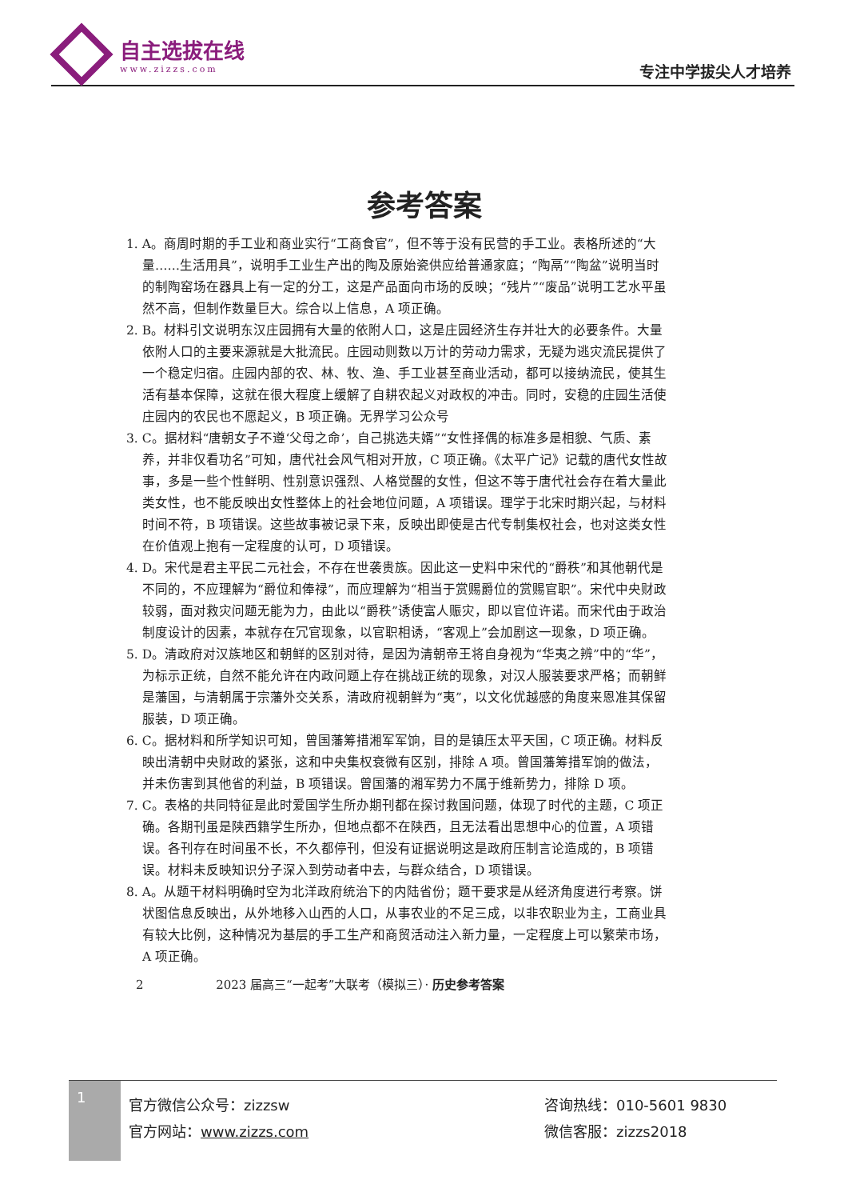自主选拔在线
www.zizzs.com
专注中学拔尖人才培养
参考答案
1. A。商周时期的手工业和商业实行“工商食官”，但不等于没有民营的手工业。表格所述的“大量……生活用具”，说明手工业生产出的陶及原始瓷供应给普通家庭；“陶鬲”“陶盆”说明当时的制陶窑场在器具上有一定的分工，这是产品面向市场的反映；“残片”“废品”说明工艺水平虽然不高，但制作数量巨大。综合以上信息，A 项正确。
2. B。材料引文说明东汉庄园拥有大量的依附人口，这是庄园经济生存并壮大的必要条件。大量依附人口的主要来源就是大批流民。庄园动则数以万计的劳动力需求，无疑为逃灾流民提供了一个稳定归宿。庄园内部的农、林、牧、渔、手工业甚至商业活动，都可以接纳流民，使其生活有基本保障，这就在很大程度上缓解了自耕农起义对政权的冲击。同时，安稳的庄园生活使庄园内的农民也不愿起义，B 项正确。无界学习公众号
3. C。据材料“唐朝女子不遵‘父母之命’，自己挑选夫婿”“女性择偶的标准多是相貌、气质、素养，并非仅看功名”可知，唐代社会风气相对开放，C 项正确。《太平广记》记载的唐代女性故事，多是一些个性鲜明、性别意识强烈、人格觉醒的女性，但这不等于唐代社会存在着大量此类女性，也不能反映出女性整体上的社会地位问题，A 项错误。理学于北宋时期兴起，与材料时间不符，B 项错误。这些故事被记录下来，反映出即使是古代专制集权社会，也对这类女性在价值观上抱有一定程度的认可，D 项错误。
4. D。宋代是君主平民二元社会，不存在世袭贵族。因此这一史料中宋代的“爵秩”和其他朝代是不同的，不应理解为“爵位和俸禄”，而应理解为“相当于赏赐爵位的赏赐官职”。宋代中央财政较弱，面对救灾问题无能为力，由此以“爵秩”诱使富人赈灾，即以官位许诺。而宋代由于政治制度设计的因素，本就存在冗官现象，以官职相诱，“客观上”会加剧这一现象，D 项正确。
5. D。清政府对汉族地区和朝鲜的区别对待，是因为清朝帝王将自身视为“华夷之辨”中的“华”，为标示正统，自然不能允许在内政问题上存在挑战正统的现象，对汉人服装要求严格；而朝鲜是藩国，与清朝属于宗藩外交关系，清政府视朝鲜为“夷”，以文化优越感的角度来恩准其保留服装，D 项正确。
6. C。据材料和所学知识可知，曾国藩筹措湘军军饷，目的是镇压太平天国，C 项正确。材料反映出清朝中央财政的紧张，这和中央集权衰微有区别，排除 A 项。曾国藩筹措军饷的做法，并未伤害到其他省的利益，B 项错误。曾国藩的湘军势力不属于维新势力，排除 D 项。
7. C。表格的共同特征是此时爱国学生所办期刊都在探讨救国问题，体现了时代的主题，C 项正确。各期刊虽是陕西籍学生所办，但地点都不在陕西，且无法看出思想中心的位置，A 项错误。各刊存在时间虽不长，不久都停刊，但没有证据说明这是政府压制言论造成的，B 项错误。材料未反映知识分子深入到劳动者中去，与群众结合，D 项错误。
8. A。从题干材料明确时空为北洋政府统治下的内陆省份；题干要求是从经济角度进行考察。饼状图信息反映出，从外地移入山西的人口，从事农业的不足三成，以非农职业为主，工商业具有较大比例，这种情况为基层的手工生产和商贸活动注入新力量，一定程度上可以繁荣市场，A 项正确。
2 2023 届高三“一起考”大联考（模拟三）· 历史参考答案
1
官方微信公众号：zizzsw
官方网站：www.zizzs.com
咨询热线：010-5601 9830
微信客服：zizzs2018